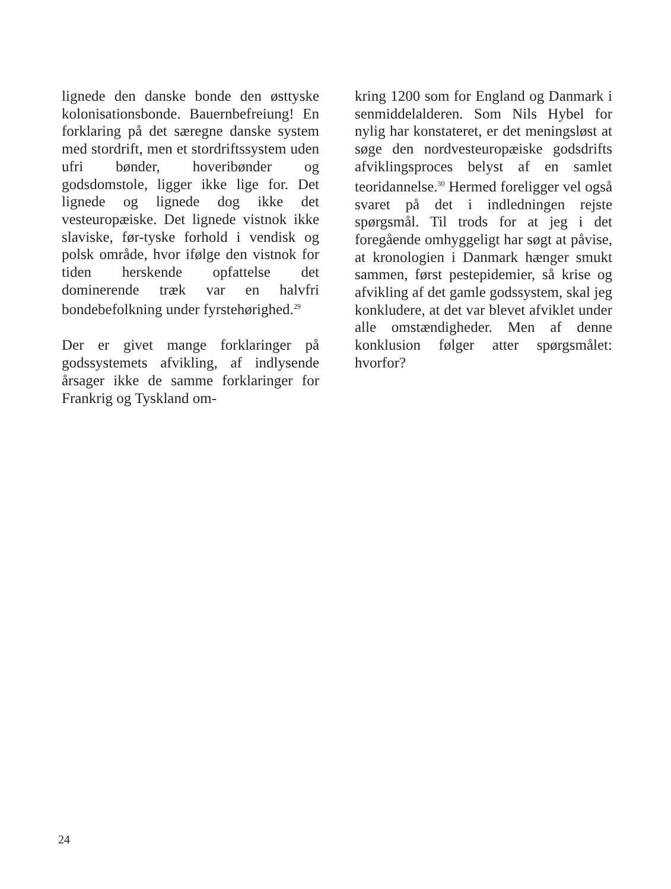lignede den danske bonde den østtyske kolonisationsbonde. Bauernbefreiung! En forklaring på det særegne danske system med stordrift, men et stordriftssystem uden ufri bønder, hoveribønder og godsdomstole, ligger ikke lige for. Det lignede og lignede dog ikke det vesteuropæiske. Det lignede vistnok ikke slaviske, før-tyske forhold i vendisk og polsk område, hvor ifølge den vistnok for tiden herskende opfattelse det dominerende træk var en halvfri bondebefolkning under fyrstehørighed.<sup>29</sup>
Der er givet mange forklaringer på godssystemets afvikling, af indlysende årsager ikke de samme forklaringer for Frankrig og Tyskland om-
kring 1200 som for England og Danmark i senmiddelalderen. Som Nils Hybel for nylig har konstateret, er det meningsløst at søge den nordvesteuropæiske godsdrifts afviklingsproces belyst af en samlet teoridannelse.<sup>30</sup> Hermed foreligger vel også svaret på det i indledningen rejste spørgsmål. Til trods for at jeg i det foregående omhyggeligt har søgt at påvise, at kronologien i Danmark hænger smukt sammen, først pestepidemier, så krise og afvikling af det gamle godssystem, skal jeg konkludere, at det var blevet afviklet under alle omstændigheder. Men af denne konklusion følger atter spørgsmålet: hvorfor?
24